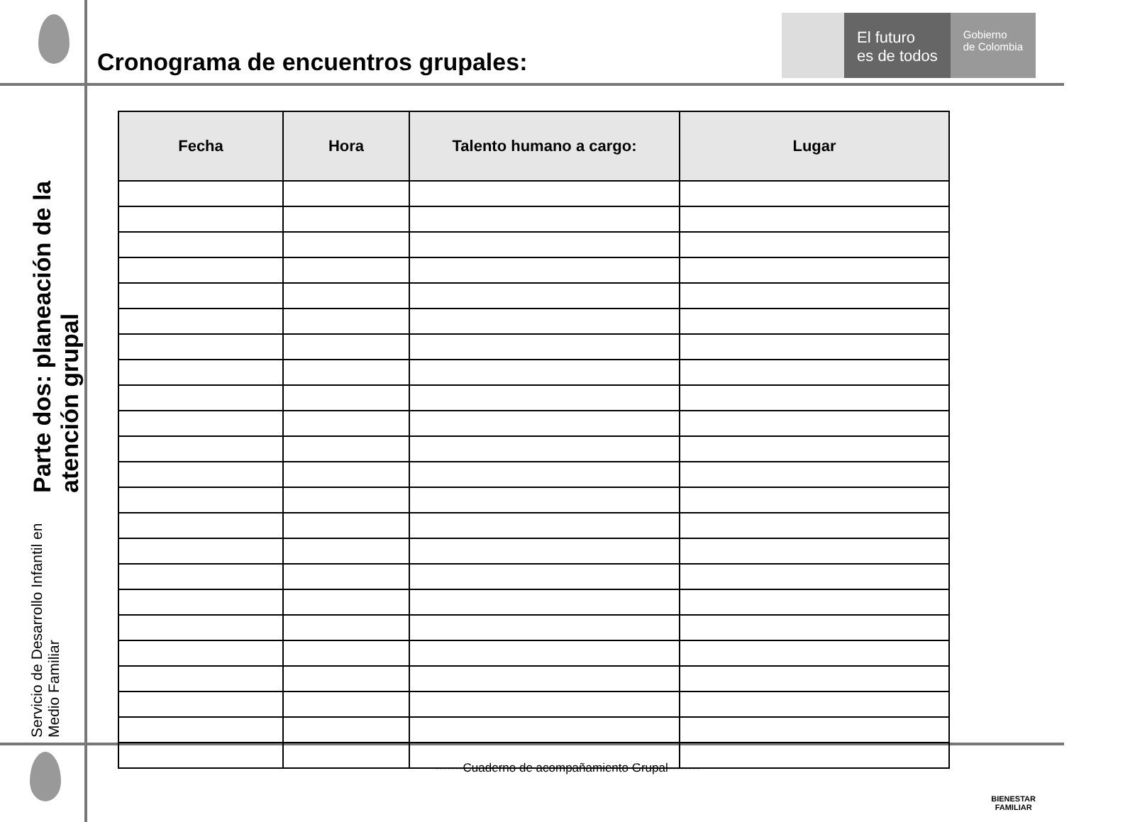Cronograma de encuentros grupales:
El futuro
es de todos
Gobierno
de Colombia
Servicio de Desarrollo Infantil en Medio Familiar Parte dos: planeación de la atención grupal
| Fecha | Hora | Talento humano a cargo: | Lugar |
| --- | --- | --- | --- |
-------Cuaderno de acompañamiento Grupal--------
BIENESTAR
FAMILIAR